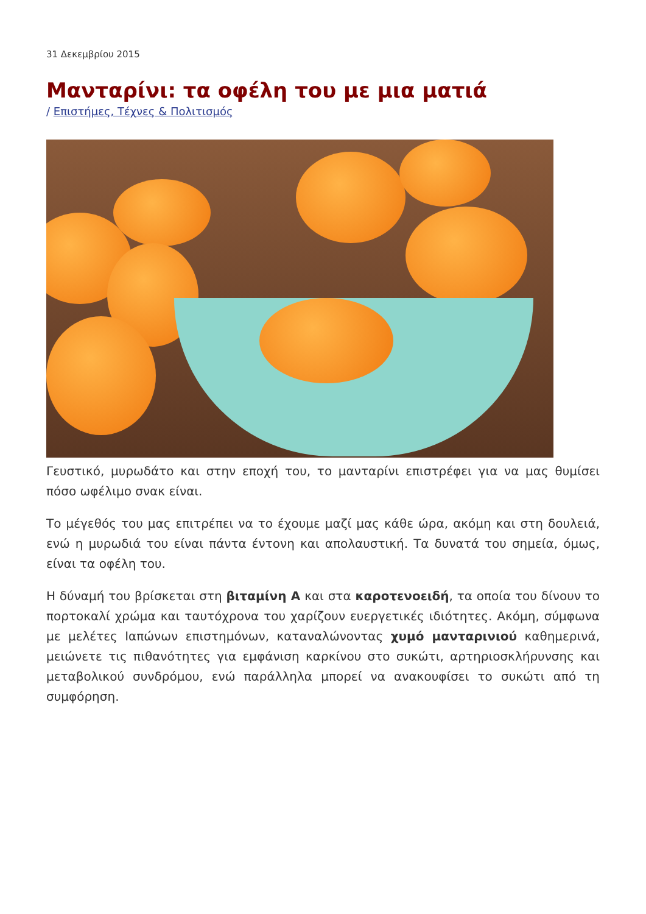31 Δεκεμβρίου 2015
Μανταρίνι: τα οφέλη του με μια ματιά
/ Επιστήμες, Τέχνες & Πολιτισμός
Γευστικό, μυρωδάτο και στην εποχή του, το μανταρίνι επιστρέφει για να μας θυμίσει πόσο ωφέλιμο σνακ είναι.
Το μέγεθός του μας επιτρέπει να το έχουμε μαζί μας κάθε ώρα, ακόμη και στη δουλειά, ενώ η μυρωδιά του είναι πάντα έντονη και απολαυστική. Τα δυνατά του σημεία, όμως, είναι τα οφέλη του.
Η δύναμή του βρίσκεται στη βιταμίνη Α και στα καροτενοειδή, τα οποία του δίνουν το πορτοκαλί χρώμα και ταυτόχρονα του χαρίζουν ευεργετικές ιδιότητες. Ακόμη, σύμφωνα με μελέτες Ιαπώνων επιστημόνων, καταναλώνοντας χυμό μανταρινιού καθημερινά, μειώνετε τις πιθανότητες για εμφάνιση καρκίνου στο συκώτι, αρτηριοσκλήρυνσης και μεταβολικού συνδρόμου, ενώ παράλληλα μπορεί να ανακουφίσει το συκώτι από τη συμφόρηση.